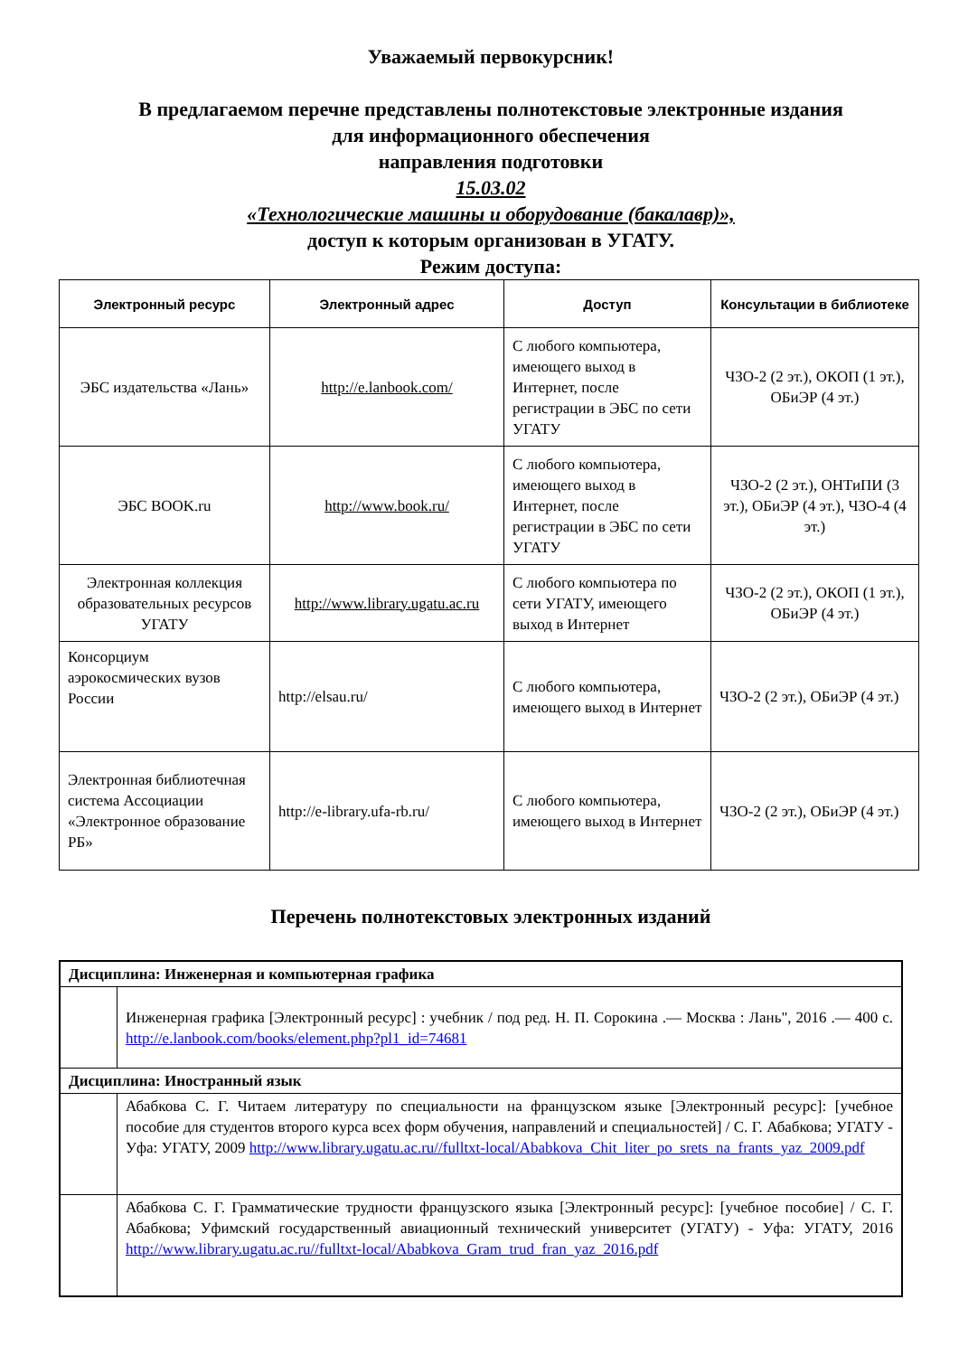Уважаемый первокурсник!
В предлагаемом перечне представлены полнотекстовые электронные издания
для информационного обеспечения
направления подготовки
15.03.02
«Технологические машины и оборудование (бакалавр)»,
доступ к которым организован в УГАТУ.
Режим доступа:
| Электронный ресурс | Электронный адрес | Доступ | Консультации в библиотеке |
| --- | --- | --- | --- |
| ЭБС издательства «Лань» | http://e.lanbook.com/ | С любого компьютера, имеющего выход в Интернет, после регистрации в ЭБС по сети УГАТУ | ЧЗО-2 (2 эт.), ОКОП (1 эт.), ОБиЭР (4 эт.) |
| ЭБС BOOK.ru | http://www.book.ru/ | С любого компьютера, имеющего выход в Интернет, после регистрации в ЭБС по сети УГАТУ | ЧЗО-2 (2 эт.), ОНТиПИ (3 эт.), ОБиЭР (4 эт.), ЧЗО-4 (4 эт.) |
| Электронная коллекция образовательных ресурсов УГАТУ | http://www.library.ugatu.ac.ru | С любого компьютера по сети УГАТУ, имеющего выход в Интернет | ЧЗО-2 (2 эт.), ОКОП (1 эт.), ОБиЭР (4 эт.) |
| Консорциум аэрокосмических вузов России | http://elsau.ru/ | С любого компьютера, имеющего выход в Интернет | ЧЗО-2 (2 эт.), ОБиЭР (4 эт.) |
| Электронная библиотечная система Ассоциации «Электронное образование РБ» | http://e-library.ufa-rb.ru/ | С любого компьютера, имеющего выход в Интернет | ЧЗО-2 (2 эт.), ОБиЭР (4 эт.) |
Перечень полнотекстовых электронных изданий
| Дисциплина: Инженерная и компьютерная графика | |
| | Инженерная графика [Электронный ресурс] : учебник / под ред. Н. П. Сорокина .— Москва : Лань", 2016 .— 400 с. http://e.lanbook.com/books/element.php?pl1_id=74681 |
| Дисциплина: Иностранный язык | |
| | Абабкова С. Г. Читаем литературу по специальности на французском языке [Электронный ресурс]: [учебное пособие для студентов второго курса всех форм обучения, направлений и специальностей] / С. Г. Абабкова; УГАТУ - Уфа: УГАТУ, 2009 http://www.library.ugatu.ac.ru//fulltxt-local/Ababkova_Chit_liter_po_srets_na_frants_yaz_2009.pdf |
| | Абабкова С. Г. Грамматические трудности французского языка [Электронный ресурс]: [учебное пособие] / С. Г. Абабкова; Уфимский государственный авиационный технический университет (УГАТУ) - Уфа: УГАТУ, 2016 http://www.library.ugatu.ac.ru//fulltxt-local/Ababkova_Gram_trud_fran_yaz_2016.pdf |